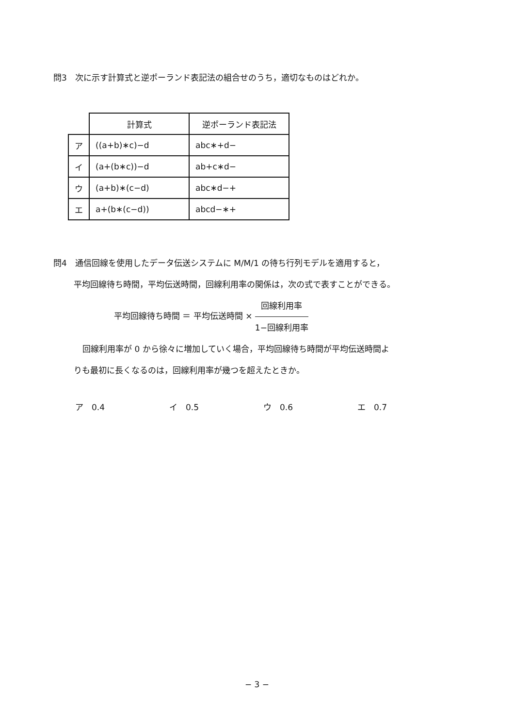問3　次に示す計算式と逆ポーランド表記法の組合せのうち，適切なものはどれか。
| | 計算式 | 逆ポーランド表記法 |
| --- | --- | --- |
| ア | ((a+b)∗c)−d | abc∗+d− |
| イ | (a+(b∗c))−d | ab+c∗d− |
| ウ | (a+b)∗(c−d) | abc∗d−+ |
| エ | a+(b∗(c−d)) | abcd−∗+ |
問4　通信回線を使用したデータ伝送システムに M/M/1 の待ち行列モデルを適用すると，
平均回線待ち時間，平均伝送時間，回線利用率の関係は，次の式で表すことができる。
平均回線待ち時間 ＝ 平均伝送時間 × 回線利用率 1−回線利用率
回線利用率が 0 から徐々に増加していく場合，平均回線待ち時間が平均伝送時間よ
りも最初に長くなるのは，回線利用率が幾つを超えたときか。
ア　0.4 イ　0.5 ウ　0.6 エ　0.7
− 3 −